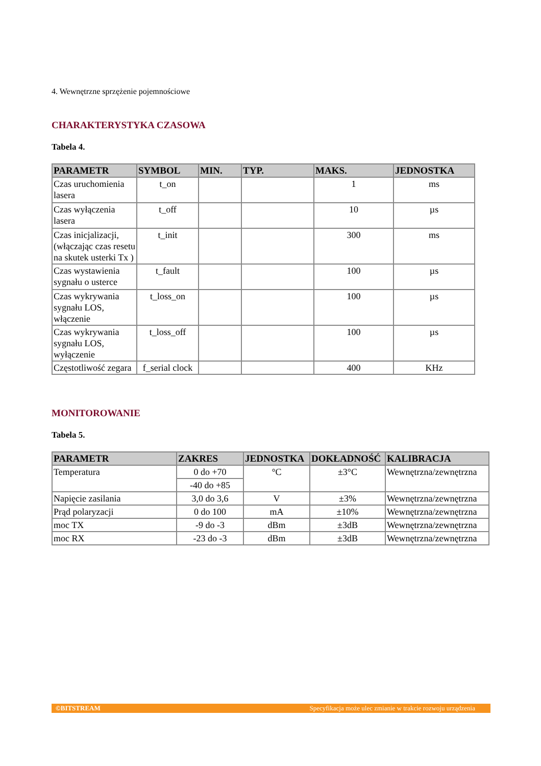4. Wewnętrzne sprzężenie pojemnościowe
CHARAKTERYSTYKA CZASOWA
Tabela 4.
| PARAMETR | SYMBOL | MIN. | TYP. | MAKS. | JEDNOSTKA |
| --- | --- | --- | --- | --- | --- |
| Czas uruchomienia lasera | t_on | | | 1 | ms |
| Czas wyłączenia lasera | t_off | | | 10 | µs |
| Czas inicjalizacji, (włączając czas resetu na skutek usterki Tx ) | t_init | | | 300 | ms |
| Czas wystawienia sygnału o usterce | t_fault | | | 100 | µs |
| Czas wykrywania sygnału LOS, włączenie | t_loss_on | | | 100 | µs |
| Czas wykrywania sygnału LOS, wyłączenie | t_loss_off | | | 100 | µs |
| Częstotliwość zegara | f_serial clock | | | 400 | KHz |
MONITOROWANIE
Tabela 5.
| PARAMETR | ZAKRES | JEDNOSTKA | DOKŁADNOŚĆ | KALIBRACJA |
| --- | --- | --- | --- | --- |
| Temperatura | 0 do +70 | °C | ±3°C | Wewnętrzna/zewnętrzna |
| | -40 do +85 | | | |
| Napięcie zasilania | 3,0 do 3,6 | V | ±3% | Wewnętrzna/zewnętrzna |
| Prąd polaryzacji | 0 do 100 | mA | ±10% | Wewnętrzna/zewnętrzna |
| moc TX | -9 do -3 | dBm | ±3dB | Wewnętrzna/zewnętrzna |
| moc RX | -23 do -3 | dBm | ±3dB | Wewnętrzna/zewnętrzna |
©BITSTREAM Specyfikacja może ulec zmianie w trakcie rozwoju urządzenia